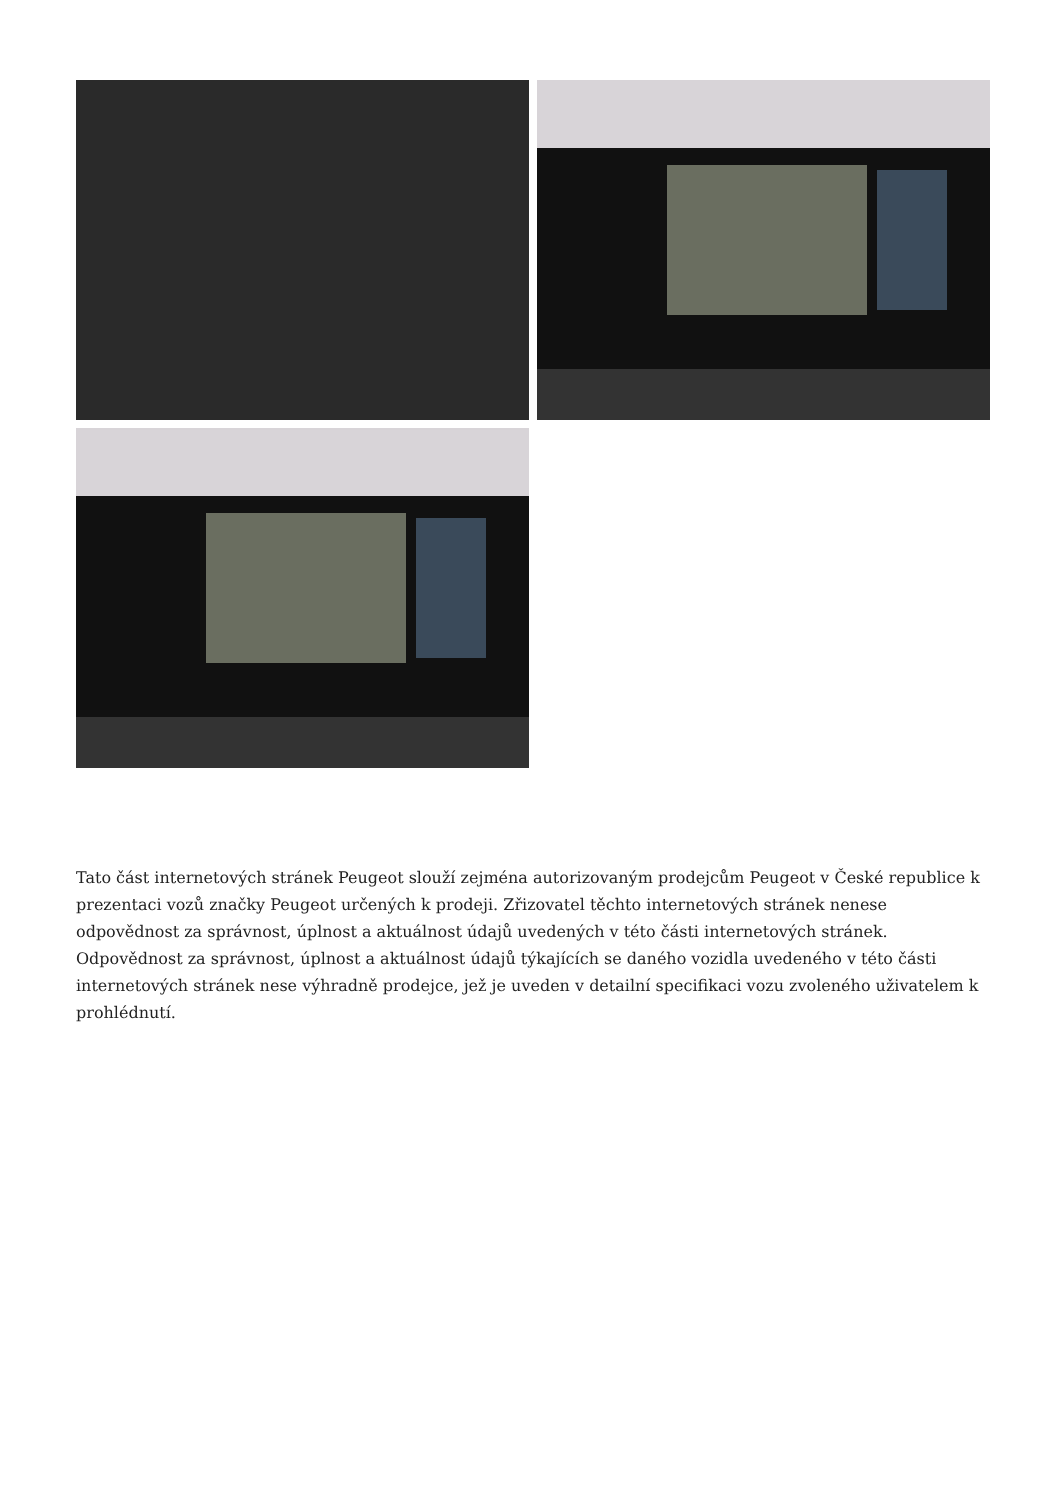Tato část internetových stránek Peugeot slouží zejména autorizovaným prodejcům Peugeot v České republice k prezentaci vozů značky Peugeot určených k prodeji. Zřizovatel těchto internetových stránek nenese odpovědnost za správnost, úplnost a aktuálnost údajů uvedených v této části internetových stránek. Odpovědnost za správnost, úplnost a aktuálnost údajů týkajících se daného vozidla uvedeného v této části internetových stránek nese výhradně prodejce, jež je uveden v detailní specifikaci vozu zvoleného uživatelem k prohlédnutí.